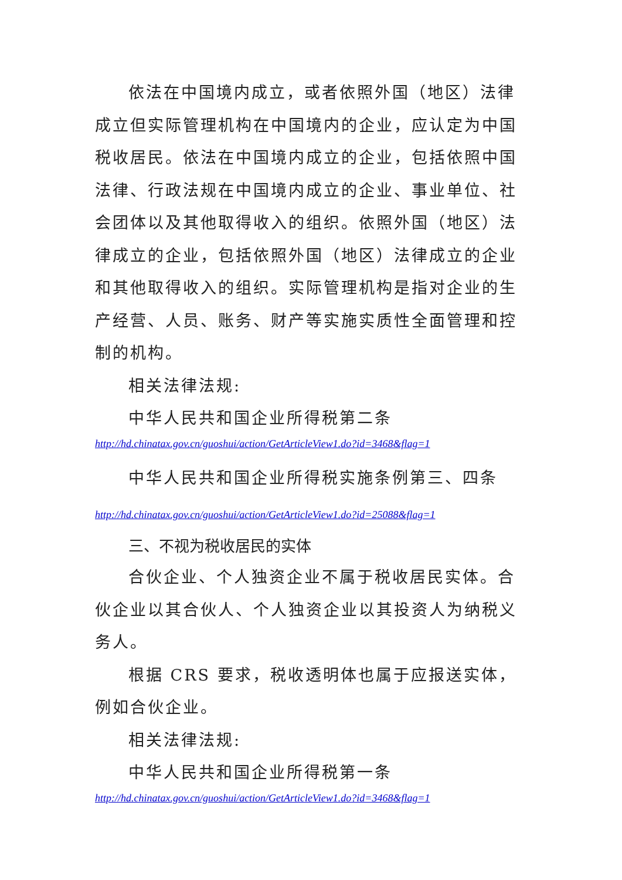依法在中国境内成立，或者依照外国（地区）法律成立但实际管理机构在中国境内的企业，应认定为中国税收居民。依法在中国境内成立的企业，包括依照中国法律、行政法规在中国境内成立的企业、事业单位、社会团体以及其他取得收入的组织。依照外国（地区）法律成立的企业，包括依照外国（地区）法律成立的企业和其他取得收入的组织。实际管理机构是指对企业的生产经营、人员、账务、财产等实施实质性全面管理和控制的机构。
相关法律法规:
中华人民共和国企业所得税第二条
http://hd.chinatax.gov.cn/guoshui/action/GetArticleView1.do?id=3468&flag=1
中华人民共和国企业所得税实施条例第三、四条
http://hd.chinatax.gov.cn/guoshui/action/GetArticleView1.do?id=25088&flag=1
三、不视为税收居民的实体
合伙企业、个人独资企业不属于税收居民实体。合伙企业以其合伙人、个人独资企业以其投资人为纳税义务人。
根据 CRS 要求，税收透明体也属于应报送实体，例如合伙企业。
相关法律法规:
中华人民共和国企业所得税第一条
http://hd.chinatax.gov.cn/guoshui/action/GetArticleView1.do?id=3468&flag=1